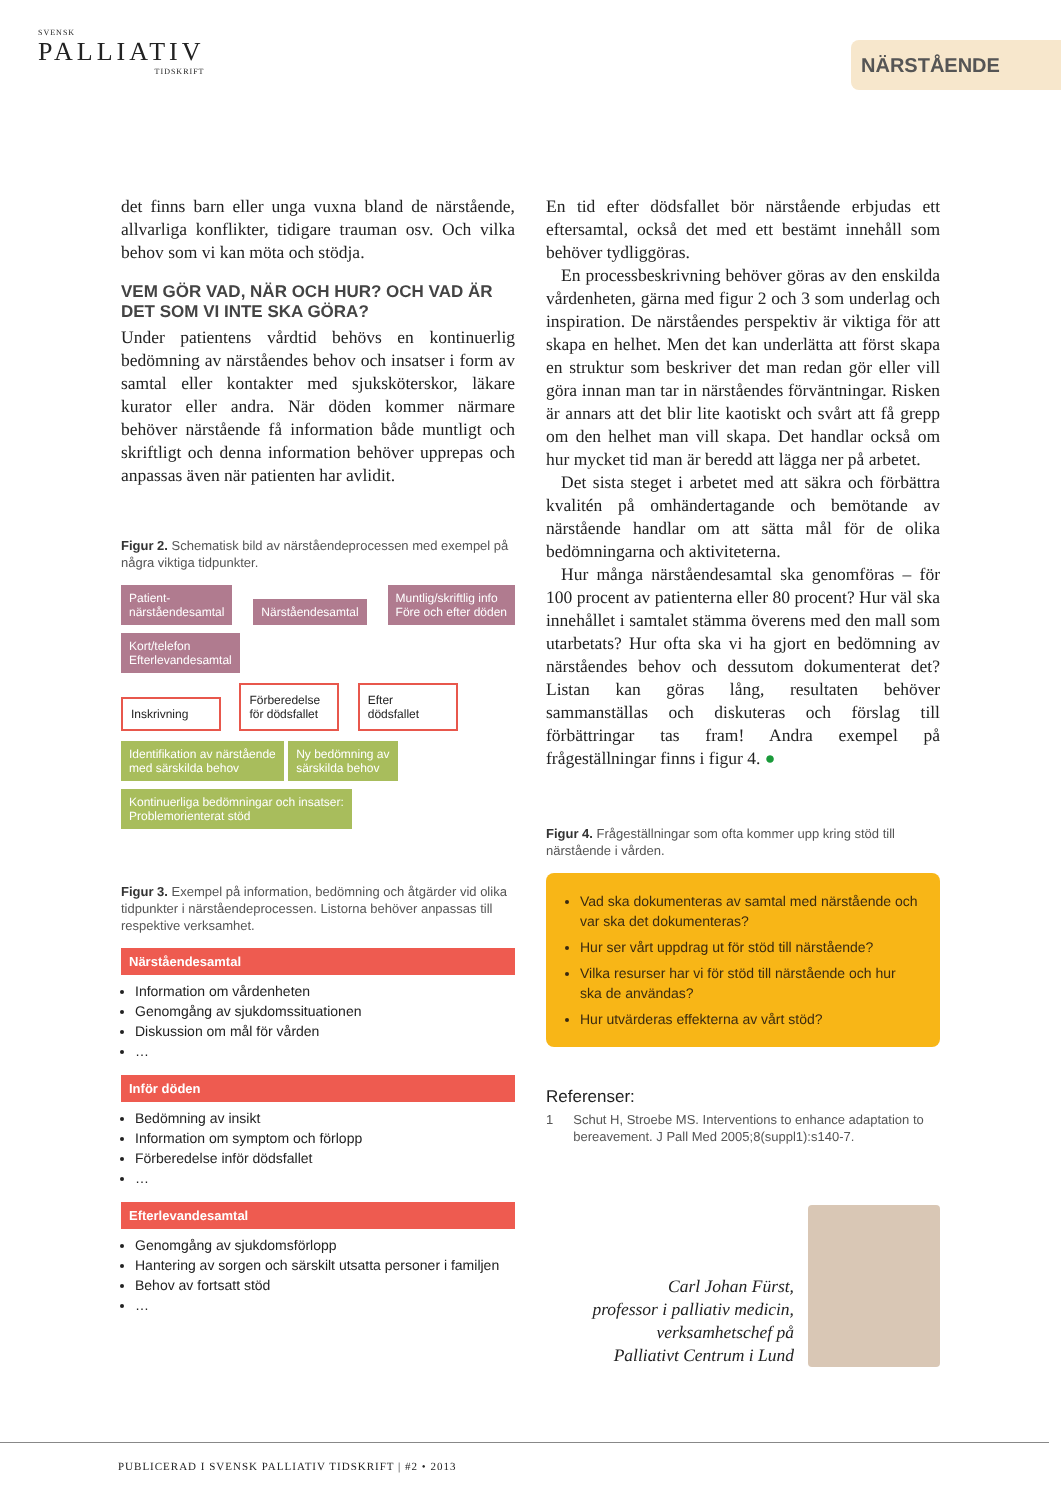SVENSK
PALLIATIV
TIDSKRIFT
NÄRSTÅENDE
det finns barn eller unga vuxna bland de närstående, allvarliga konflikter, tidigare trauman osv. Och vilka behov som vi kan möta och stödja.
VEM GÖR VAD, NÄR OCH HUR? OCH VAD ÄR DET SOM VI INTE SKA GÖRA?
Under patientens vårdtid behövs en kontinuerlig bedömning av närståendes behov och insatser i form av samtal eller kontakter med sjuksköterskor, läkare kurator eller andra. När döden kommer närmare behöver närstående få information både muntligt och skriftligt och denna information behöver upprepas och anpassas även när patienten har avlidit.
Figur 2. Schematisk bild av närståendeprocessen med exempel på några viktiga tidpunkter.
Patient-
närståendesamtal Närståendesamtal Muntlig/skriftlig info
Före och efter döden Kort/telefon
Efterlevandesamtal
Inskrivning Förberedelse för dödsfallet Efter dödsfallet
Identifikation av närstående
med särskilda behov Ny bedömning av
särskilda behov
Kontinuerliga bedömningar och insatser:
Problemorienterat stöd
Figur 3. Exempel på information, bedömning och åtgärder vid olika tidpunkter i närståendeprocessen. Listorna behöver anpassas till respektive verksamhet.
Närståendesamtal
Information om vårdenheten
Genomgång av sjukdomssituationen
Diskussion om mål för vården
…
Inför döden
Bedömning av insikt
Information om symptom och förlopp
Förberedelse inför dödsfallet
…
Efterlevandesamtal
Genomgång av sjukdomsförlopp
Hantering av sorgen och särskilt utsatta personer i familjen
Behov av fortsatt stöd
…
En tid efter dödsfallet bör närstående erbjudas ett eftersamtal, också det med ett bestämt innehåll som behöver tydliggöras.
En processbeskrivning behöver göras av den enskilda vårdenheten, gärna med figur 2 och 3 som underlag och inspiration. De närståendes perspektiv är viktiga för att skapa en helhet. Men det kan underlätta att först skapa en struktur som beskriver det man redan gör eller vill göra innan man tar in närståendes förväntningar. Risken är annars att det blir lite kaotiskt och svårt att få grepp om den helhet man vill skapa. Det handlar också om hur mycket tid man är beredd att lägga ner på arbetet.
Det sista steget i arbetet med att säkra och förbättra kvalitén på omhändertagande och bemötande av närstående handlar om att sätta mål för de olika bedömningarna och aktiviteterna.
Hur många närståendesamtal ska genomföras – för 100 procent av patienterna eller 80 procent? Hur väl ska innehållet i samtalet stämma överens med den mall som utarbetats? Hur ofta ska vi ha gjort en bedömning av närståendes behov och dessutom dokumenterat det? Listan kan göras lång, resultaten behöver sammanställas och diskuteras och förslag till förbättringar tas fram! Andra exempel på frågeställningar finns i figur 4. ●
Figur 4. Frågeställningar som ofta kommer upp kring stöd till närstående i vården.
Vad ska dokumenteras av samtal med närstående och var ska det dokumenteras?
Hur ser vårt uppdrag ut för stöd till närstående?
Vilka resurser har vi för stöd till närstående och hur ska de användas?
Hur utvärderas effekterna av vårt stöd?
Referenser:
1 Schut H, Stroebe MS. Interventions to enhance adaptation to bereavement. J Pall Med 2005;8(suppl1):s140-7.
Carl Johan Fürst,
professor i palliativ medicin,
verksamhetschef på
Palliativt Centrum i Lund
PUBLICERAD I SVENSK PALLIATIV TIDSKRIFT | #2 • 2013